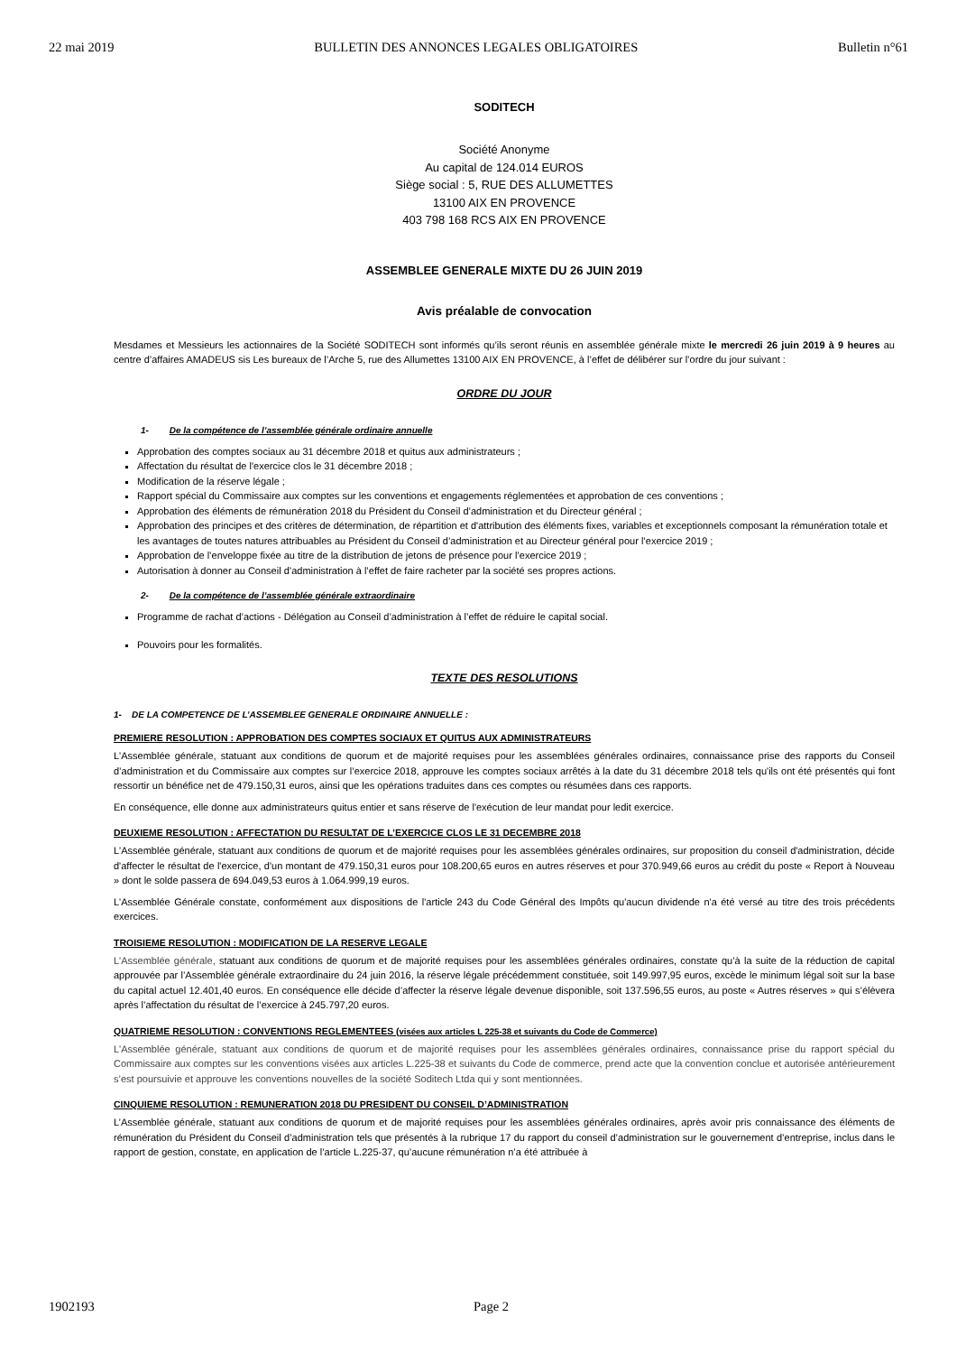22 mai 2019 BULLETIN DES ANNONCES LEGALES OBLIGATOIRES Bulletin n°61
SODITECH
Société Anonyme
Au capital de 124.014 EUROS
Siège social : 5, RUE DES ALLUMETTES
13100 AIX EN PROVENCE
403 798 168 RCS AIX EN PROVENCE
ASSEMBLEE GENERALE MIXTE DU 26 JUIN 2019
Avis préalable de convocation
Mesdames et Messieurs les actionnaires de la Société SODITECH sont informés qu’ils seront réunis en assemblée générale mixte le mercredi 26 juin 2019 à 9 heures au centre d’affaires AMADEUS sis Les bureaux de l’Arche 5, rue des Allumettes 13100 AIX EN PROVENCE, à l’effet de délibérer sur l’ordre du jour suivant :
ORDRE DU JOUR
1- De la compétence de l’assemblée générale ordinaire annuelle
Approbation des comptes sociaux au 31 décembre 2018 et quitus aux administrateurs ;
Affectation du résultat de l'exercice clos le 31 décembre 2018 ;
Modification de la réserve légale ;
Rapport spécial du Commissaire aux comptes sur les conventions et engagements réglementées et approbation de ces conventions ;
Approbation des éléments de rémunération 2018 du Président du Conseil d’administration et du Directeur général ;
Approbation des principes et des critères de détermination, de répartition et d'attribution des éléments fixes, variables et exceptionnels composant la rémunération totale et les avantages de toutes natures attribuables au Président du Conseil d’administration et au Directeur général pour l’exercice 2019 ;
Approbation de l’enveloppe fixée au titre de la distribution de jetons de présence pour l’exercice 2019 ;
Autorisation à donner au Conseil d’administration à l’effet de faire racheter par la société ses propres actions.
2- De la compétence de l’assemblée générale extraordinaire
Programme de rachat d’actions - Délégation au Conseil d’administration à l’effet de réduire le capital social.
Pouvoirs pour les formalités.
TEXTE DES RESOLUTIONS
1- DE LA COMPETENCE DE L’ASSEMBLEE GENERALE ORDINAIRE ANNUELLE :
PREMIERE RESOLUTION : APPROBATION DES COMPTES SOCIAUX ET QUITUS AUX ADMINISTRATEURS
L'Assemblée générale, statuant aux conditions de quorum et de majorité requises pour les assemblées générales ordinaires, connaissance prise des rapports du Conseil d’administration et du Commissaire aux comptes sur l’exercice 2018, approuve les comptes sociaux arrêtés à la date du 31 décembre 2018 tels qu'ils ont été présentés qui font ressortir un bénéfice net de 479.150,31 euros, ainsi que les opérations traduites dans ces comptes ou résumées dans ces rapports.
En conséquence, elle donne aux administrateurs quitus entier et sans réserve de l'exécution de leur mandat pour ledit exercice.
DEUXIEME RESOLUTION : AFFECTATION DU RESULTAT DE L’EXERCICE CLOS LE 31 DECEMBRE 2018
L'Assemblée générale, statuant aux conditions de quorum et de majorité requises pour les assemblées générales ordinaires, sur proposition du conseil d'administration, décide d'affecter le résultat de l'exercice, d'un montant de 479.150,31 euros pour 108.200,65 euros en autres réserves et pour 370.949,66 euros au crédit du poste « Report à Nouveau » dont le solde passera de 694.049,53 euros à 1.064.999,19 euros.
L'Assemblée Générale constate, conformément aux dispositions de l'article 243 du Code Général des Impôts qu'aucun dividende n'a été versé au titre des trois précédents exercices.
TROISIEME RESOLUTION : MODIFICATION DE LA RESERVE LEGALE
L'Assemblée générale, statuant aux conditions de quorum et de majorité requises pour les assemblées générales ordinaires, constate qu’à la suite de la réduction de capital approuvée par l’Assemblée générale extraordinaire du 24 juin 2016, la réserve légale précédemment constituée, soit 149.997,95 euros, excède le minimum légal soit sur la base du capital actuel 12.401,40 euros. En conséquence elle décide d’affecter la réserve légale devenue disponible, soit 137.596,55 euros, au poste « Autres réserves » qui s’élèvera après l’affectation du résultat de l’exercice à 245.797,20 euros.
QUATRIEME RESOLUTION : CONVENTIONS REGLEMENTEES (visées aux articles L 225-38 et suivants du Code de Commerce)
L'Assemblée générale, statuant aux conditions de quorum et de majorité requises pour les assemblées générales ordinaires, connaissance prise du rapport spécial du Commissaire aux comptes sur les conventions visées aux articles L.225-38 et suivants du Code de commerce, prend acte que la convention conclue et autorisée antérieurement s’est poursuivie et approuve les conventions nouvelles de la société Soditech Ltda qui y sont mentionnées.
CINQUIEME RESOLUTION : REMUNERATION 2018 DU PRESIDENT DU CONSEIL D’ADMINISTRATION
L’Assemblée générale, statuant aux conditions de quorum et de majorité requises pour les assemblées générales ordinaires, après avoir pris connaissance des éléments de rémunération du Président du Conseil d’administration tels que présentés à la rubrique 17 du rapport du conseil d’administration sur le gouvernement d’entreprise, inclus dans le rapport de gestion, constate, en application de l’article L.225-37, qu’aucune rémunération n’a été attribuée à
1902193 Page 2